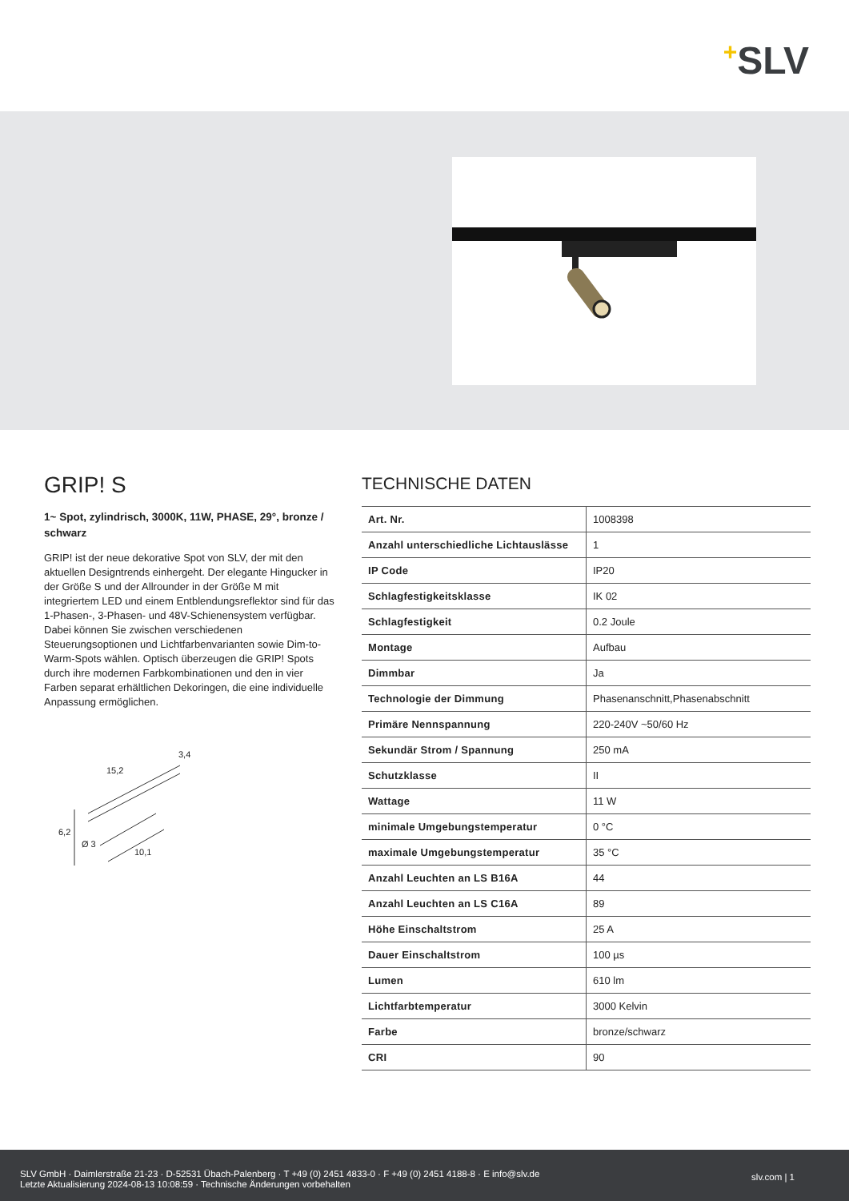+SLV
GRIP! S
1~ Spot, zylindrisch, 3000K, 11W, PHASE, 29°, bronze / schwarz
GRIP! ist der neue dekorative Spot von SLV, der mit den aktuellen Designtrends einhergeht. Der elegante Hingucker in der Größe S und der Allrounder in der Größe M mit integriertem LED und einem Entblendungsreflektor sind für das 1-Phasen-, 3-Phasen- und 48V-Schienensystem verfügbar. Dabei können Sie zwischen verschiedenen Steuerungsoptionen und Lichtfarbenvarianten sowie Dim-to-Warm-Spots wählen. Optisch überzeugen die GRIP! Spots durch ihre modernen Farbkombinationen und den in vier Farben separat erhältlichen Dekoringen, die eine individuelle Anpassung ermöglichen.
15,2
3,4
6,2
Ø 3
10,1
TECHNISCHE DATEN
| Art. Nr. | 1008398 |
| Anzahl unterschiedliche Lichtaus­lässe | 1 |
| IP Code | IP20 |
| Schlagfestigkeitsklasse | IK 02 |
| Schlagfestigkeit | 0.2 Joule |
| Montage | Aufbau |
| Dimmbar | Ja |
| Technologie der Dimmung | Phasenanschnitt,Phasenabschnitt |
| Primäre Nennspannung | 220-240V ~50/60 Hz |
| Sekundär Strom / Spannung | 250 mA |
| Schutzklasse | II |
| Wattage | 11 W |
| minimale Umgebungstemperatur | 0 °C |
| maximale Umgebungstemperatur | 35 °C |
| Anzahl Leuchten an LS B16A | 44 |
| Anzahl Leuchten an LS C16A | 89 |
| Höhe Einschaltstrom | 25 A |
| Dauer Einschaltstrom | 100 µs |
| Lumen | 610 lm |
| Lichtfarbtemperatur | 3000 Kelvin |
| Farbe | bronze/schwarz |
| CRI | 90 |
SLV GmbH · Daimlerstraße 21-23 · D-52531 Übach-Palenberg · T +49 (0) 2451 4833-0 · F +49 (0) 2451 4188-8 · E info@slv.de
Letzte Aktualisierung 2024-08-13 10:08:59 · Technische Änderungen vorbehalten
slv.com | 1